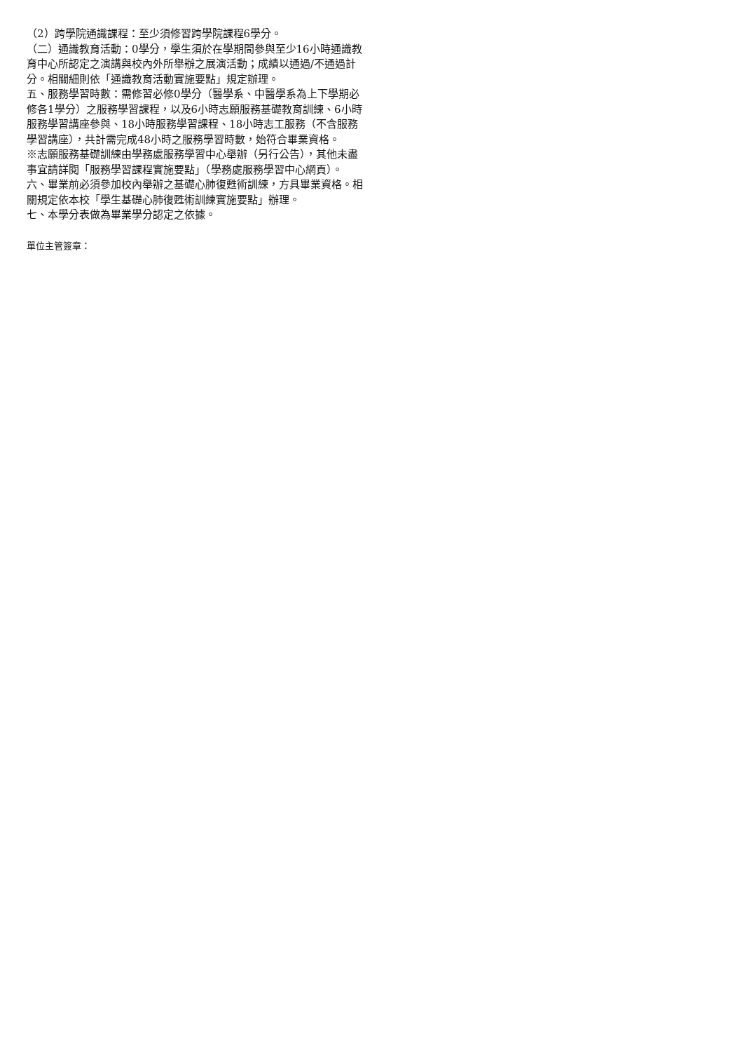（2）跨學院通識課程：至少須修習跨學院課程6學分。
（二）通識教育活動：0學分，學生須於在學期間參與至少16小時通識教育中心所認定之演講與校內外所舉辦之展演活動；成績以通過/不通過計分。相關細則依「通識教育活動實施要點」規定辦理。
五、服務學習時數：需修習必修0學分（醫學系、中醫學系為上下學期必修各1學分）之服務學習課程，以及6小時志願服務基礎教育訓練、6小時服務學習講座參與、18小時服務學習課程、18小時志工服務（不含服務學習講座），共計需完成48小時之服務學習時數，始符合畢業資格。
※志願服務基礎訓練由學務處服務學習中心舉辦（另行公告），其他未盡事宜請詳閱「服務學習課程實施要點」（學務處服務學習中心網頁）。
六、畢業前必須參加校內舉辦之基礎心肺復甦術訓練，方具畢業資格。相關規定依本校「學生基礎心肺復甦術訓練實施要點」辦理。
七、本學分表做為畢業學分認定之依據。
單位主管簽章：